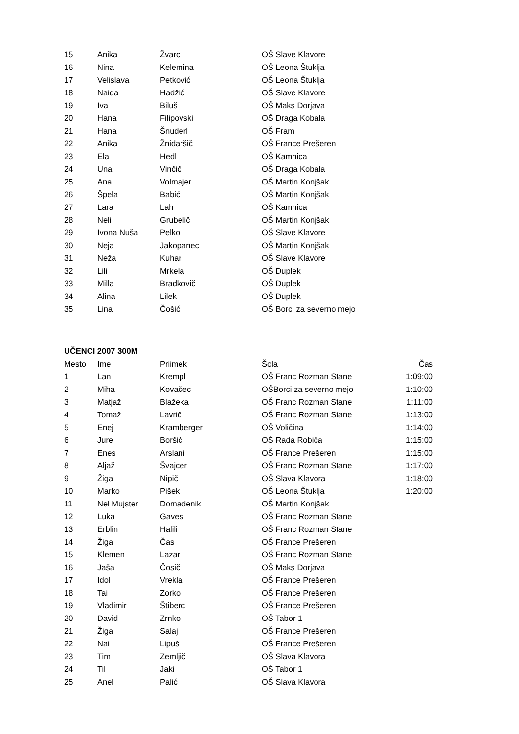| 15 | Anika | Žvarc | OŠ Slave Klavore |
| 16 | Nina | Kelemina | OŠ Leona Štuklja |
| 17 | Velislava | Petković | OŠ Leona Štuklja |
| 18 | Naida | Hadžić | OŠ Slave Klavore |
| 19 | Iva | Biluš | OŠ Maks Dorjava |
| 20 | Hana | Filipovski | OŠ Draga Kobala |
| 21 | Hana | Šnuderl | OŠ Fram |
| 22 | Anika | Žnidaršič | OŠ France Prešeren |
| 23 | Ela | Hedl | OŠ Kamnica |
| 24 | Una | Vinčič | OŠ Draga Kobala |
| 25 | Ana | Volmajer | OŠ Martin Konjšak |
| 26 | Špela | Babić | OŠ Martin Konjšak |
| 27 | Lara | Lah | OŠ Kamnica |
| 28 | Neli | Grubelič | OŠ Martin Konjšak |
| 29 | Ivona Nuša | Pelko | OŠ Slave Klavore |
| 30 | Neja | Jakopanec | OŠ Martin Konjšak |
| 31 | Neža | Kuhar | OŠ Slave Klavore |
| 32 | Lili | Mrkela | OŠ Duplek |
| 33 | Milla | Bradkovič | OŠ Duplek |
| 34 | Alina | Lilek | OŠ Duplek |
| 35 | Lina | Čošić | OŠ Borci za severno mejo |
UČENCI 2007 300M
| Mesto | Ime | Priimek | Šola | Čas |
| --- | --- | --- | --- | --- |
| 1 | Lan | Krempl | OŠ Franc Rozman Stane | 1:09:00 |
| 2 | Miha | Kovačec | OŠBorci za severno mejo | 1:10:00 |
| 3 | Matjaž | Blažeka | OŠ Franc Rozman Stane | 1:11:00 |
| 4 | Tomaž | Lavrič | OŠ Franc Rozman Stane | 1:13:00 |
| 5 | Enej | Kramberger | OŠ Voličina | 1:14:00 |
| 6 | Jure | Boršič | OŠ Rada Robiča | 1:15:00 |
| 7 | Enes | Arslani | OŠ France Prešeren | 1:15:00 |
| 8 | Aljaž | Švajcer | OŠ Franc Rozman Stane | 1:17:00 |
| 9 | Žiga | Nipič | OŠ Slava Klavora | 1:18:00 |
| 10 | Marko | Pišek | OŠ Leona Štuklja | 1:20:00 |
| 11 | Nel Mujster | Domadenik | OŠ Martin Konjšak | |
| 12 | Luka | Gaves | OŠ Franc Rozman Stane | |
| 13 | Erblin | Halili | OŠ Franc Rozman Stane | |
| 14 | Žiga | Čas | OŠ France Prešeren | |
| 15 | Klemen | Lazar | OŠ Franc Rozman Stane | |
| 16 | Jaša | Čosič | OŠ Maks Dorjava | |
| 17 | Idol | Vrekla | OŠ France Prešeren | |
| 18 | Tai | Zorko | OŠ France Prešeren | |
| 19 | Vladimir | Štiberc | OŠ France Prešeren | |
| 20 | David | Zrnko | OŠ Tabor 1 | |
| 21 | Žiga | Salaj | OŠ France Prešeren | |
| 22 | Nai | Lipuš | OŠ France Prešeren | |
| 23 | Tim | Zemljič | OŠ Slava Klavora | |
| 24 | Til | Jaki | OŠ Tabor 1 | |
| 25 | Anel | Palić | OŠ Slava Klavora | |